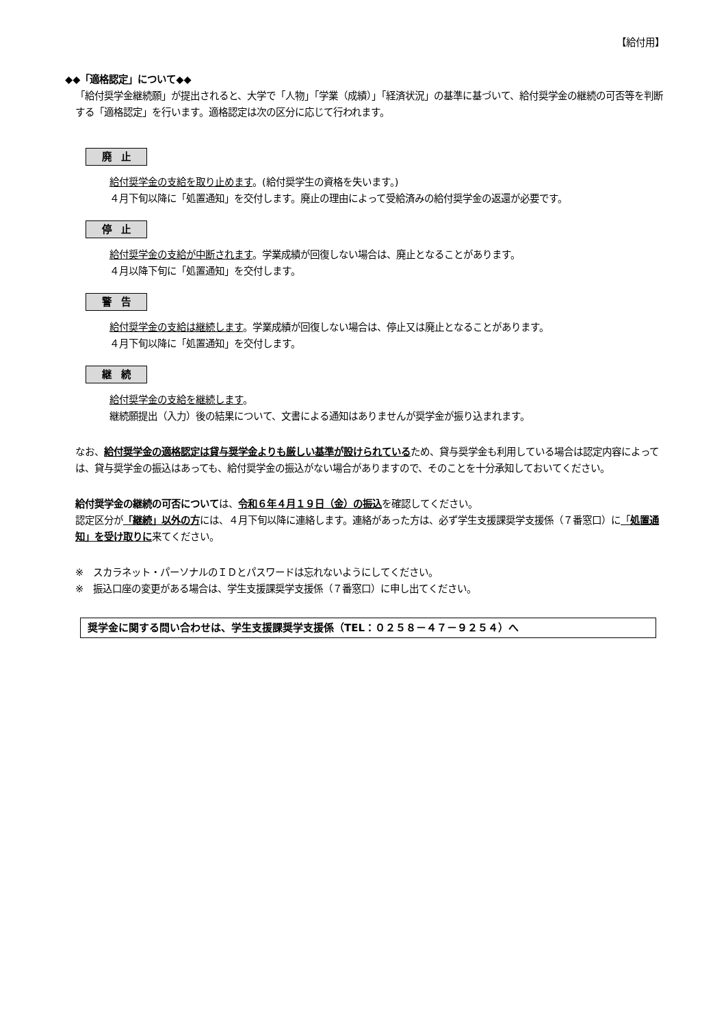【給付用】
◆◆「適格認定」について◆◆
「給付奨学金継続願」が提出されると、大学で「人物」「学業（成績）」「経済状況」の基準に基づいて、給付奨学金の継続の可否等を判断する「適格認定」を行います。適格認定は次の区分に応じて行われます。
廃　止
給付奨学金の支給を取り止めます。(給付奨学生の資格を失います。)
４月下旬以降に「処置通知」を交付します。廃止の理由によって受給済みの給付奨学金の返還が必要です。
停　止
給付奨学金の支給が中断されます。学業成績が回復しない場合は、廃止となることがあります。
４月以降下旬に「処置通知」を交付します。
警　告
給付奨学金の支給は継続します。学業成績が回復しない場合は、停止又は廃止となることがあります。
４月下旬以降に「処置通知」を交付します。
継　続
給付奨学金の支給を継続します。
継続願提出（入力）後の結果について、文書による通知はありませんが奨学金が振り込まれます。
なお、給付奨学金の適格認定は貸与奨学金よりも厳しい基準が設けられているため、貸与奨学金も利用している場合は認定内容によっては、貸与奨学金の振込はあっても、給付奨学金の振込がない場合がありますので、そのことを十分承知しておいてください。
給付奨学金の継続の可否については、令和６年４月１９日（金）の振込を確認してください。
認定区分が「継続」以外の方には、４月下旬以降に連絡します。連絡があった方は、必ず学生支援課奨学支援係（７番窓口）に「処置通知」を受け取りに来てください。
※　スカラネット・パーソナルのＩＤとパスワードは忘れないようにしてください。
※　振込口座の変更がある場合は、学生支援課奨学支援係（７番窓口）に申し出てください。
奨学金に関する問い合わせは、学生支援課奨学支援係（TEL：０２５８－４７－９２５４）へ